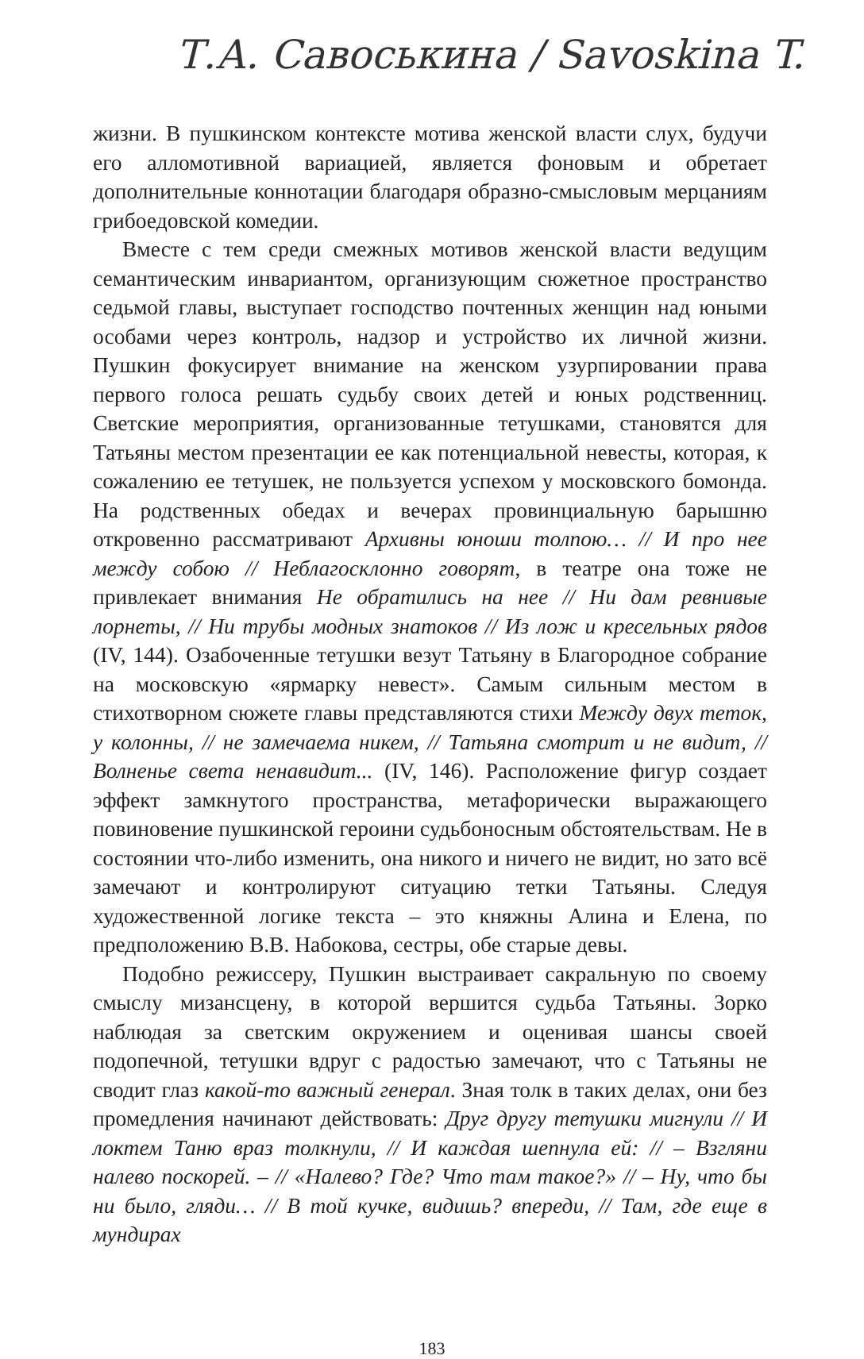Т.А. Савоськина / Savoskina T.
жизни. В пушкинском контексте мотива женской власти слух, будучи его алломотивной вариацией, является фоновым и обретает дополнительные коннотации благодаря образно-смысловым мерцаниям грибоедовской комедии.
Вместе с тем среди смежных мотивов женской власти ведущим семантическим инвариантом, организующим сюжетное пространство седьмой главы, выступает господство почтенных женщин над юными особами через контроль, надзор и устройство их личной жизни. Пушкин фокусирует внимание на женском узурпировании права первого голоса решать судьбу своих детей и юных родственниц. Светские мероприятия, организованные тетушками, становятся для Татьяны местом презентации ее как потенциальной невесты, которая, к сожалению ее тетушек, не пользуется успехом у московского бомонда. На родственных обедах и вечерах провинциальную барышню откровенно рассматривают Архивны юноши толпою… // И про нее между собою // Неблагосклонно говорят, в театре она тоже не привлекает внимания Не обратились на нее // Ни дам ревнивые лорнеты, // Ни трубы модных знатоков // Из лож и кресельных рядов (IV, 144). Озабоченные тетушки везут Татьяну в Благородное собрание на московскую «ярмарку невест». Самым сильным местом в стихотворном сюжете главы представляются стихи Между двух теток, у колонны, // не замечаема никем, // Татьяна смотрит и не видит, // Волненье света ненавидит... (IV, 146). Расположение фигур создает эффект замкнутого пространства, метафорически выражающего повиновение пушкинской героини судьбоносным обстоятельствам. Не в состоянии что-либо изменить, она никого и ничего не видит, но зато всё замечают и контролируют ситуацию тетки Татьяны. Следуя художественной логике текста – это княжны Алина и Елена, по предположению В.В. Набокова, сестры, обе старые девы.
Подобно режиссеру, Пушкин выстраивает сакральную по своему смыслу мизансцену, в которой вершится судьба Татьяны. Зорко наблюдая за светским окружением и оценивая шансы своей подопечной, тетушки вдруг с радостью замечают, что с Татьяны не сводит глаз какой-то важный генерал. Зная толк в таких делах, они без промедления начинают действовать: Друг другу тетушки мигнули // И локтем Таню враз толкнули, // И каждая шепнула ей: // – Взгляни налево поскорей. – // «Налево? Где? Что там такое?» // – Ну, что бы ни было, гляди… // В той кучке, видишь? впереди, // Там, где еще в мундирах
183